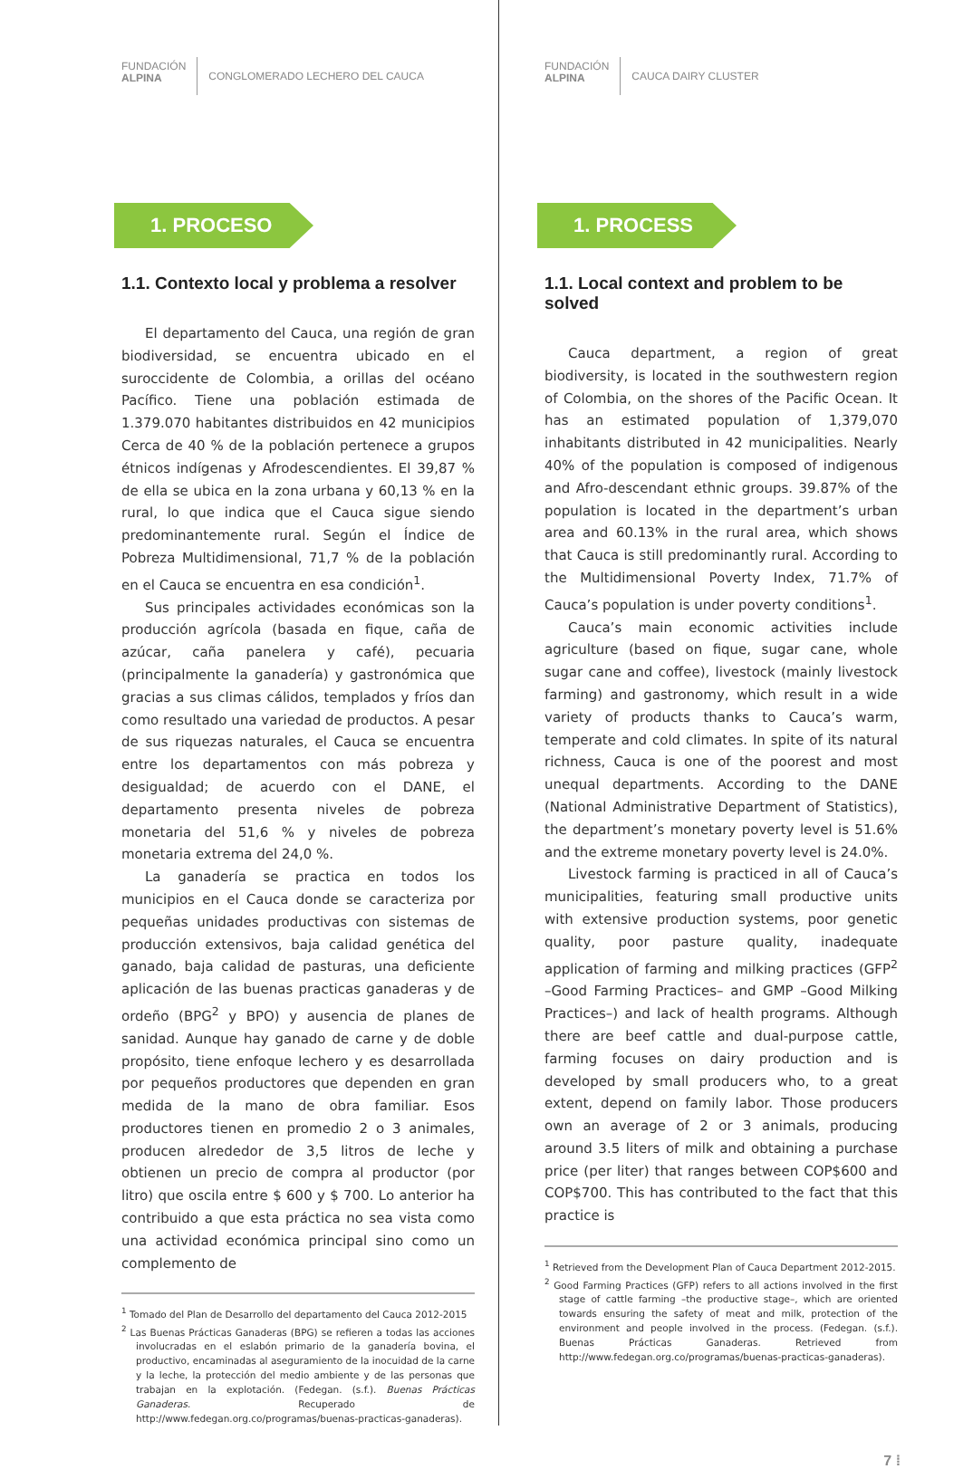FUNDACIÓN
ALPINA
CONGLOMERADO LECHERO DEL CAUCA
1. PROCESO
1.1. Contexto local y problema a resolver
El departamento del Cauca, una región de gran biodiversidad, se encuentra ubicado en el suroccidente de Colombia, a orillas del océano Pacífico. Tiene una población estimada de 1.379.070 habitantes distribuidos en 42 municipios Cerca de 40 % de la población pertenece a grupos étnicos indígenas y Afrodescendientes. El 39,87 % de ella se ubica en la zona urbana y 60,13 % en la rural, lo que indica que el Cauca sigue siendo predominantemente rural. Según el Índice de Pobreza Multidimensional, 71,7 % de la población en el Cauca se encuentra en esa condición<sup>1</sup>.
Sus principales actividades económicas son la producción agrícola (basada en fique, caña de azúcar, caña panelera y café), pecuaria (principalmente la ganadería) y gastronómica que gracias a sus climas cálidos, templados y fríos dan como resultado una variedad de productos. A pesar de sus riquezas naturales, el Cauca se encuentra entre los departamentos con más pobreza y desigualdad; de acuerdo con el DANE, el departamento presenta niveles de pobreza monetaria del 51,6 % y niveles de pobreza monetaria extrema del 24,0 %.
La ganadería se practica en todos los municipios en el Cauca donde se caracteriza por pequeñas unidades productivas con sistemas de producción extensivos, baja calidad genética del ganado, baja calidad de pasturas, una deficiente aplicación de las buenas practicas ganaderas y de ordeño (BPG<sup>2</sup> y BPO) y ausencia de planes de sanidad. Aunque hay ganado de carne y de doble propósito, tiene enfoque lechero y es desarrollada por pequeños productores que dependen en gran medida de la mano de obra familiar. Esos productores tienen en promedio 2 o 3 animales, producen alrededor de 3,5 litros de leche y obtienen un precio de compra al productor (por litro) que oscila entre $ 600 y $ 700. Lo anterior ha contribuido a que esta práctica no sea vista como una actividad económica principal sino como un complemento de
<sup>1</sup> Tomado del Plan de Desarrollo del departamento del Cauca 2012-2015
<sup>2</sup> Las Buenas Prácticas Ganaderas (BPG) se refieren a todas las acciones involucradas en el eslabón primario de la ganadería bovina, el productivo, encaminadas al aseguramiento de la inocuidad de la carne y la leche, la protección del medio ambiente y de las personas que trabajan en la explotación. (Fedegan. (s.f.). Buenas Prácticas Ganaderas. Recuperado de http://www.fedegan.org.co/programas/buenas-practicas-ganaderas).
FUNDACIÓN
ALPINA
CAUCA DAIRY CLUSTER
1. PROCESS
1.1. Local context and problem to be solved
Cauca department, a region of great biodiversity, is located in the southwestern region of Colombia, on the shores of the Pacific Ocean. It has an estimated population of 1,379,070 inhabitants distributed in 42 municipalities. Nearly 40% of the population is composed of indigenous and Afro-descendant ethnic groups. 39.87% of the population is located in the department’s urban area and 60.13% in the rural area, which shows that Cauca is still predominantly rural. According to the Multidimensional Poverty Index, 71.7% of Cauca’s population is under poverty conditions<sup>1</sup>.
Cauca’s main economic activities include agriculture (based on fique, sugar cane, whole sugar cane and coffee), livestock (mainly livestock farming) and gastronomy, which result in a wide variety of products thanks to Cauca’s warm, temperate and cold climates. In spite of its natural richness, Cauca is one of the poorest and most unequal departments. According to the DANE (National Administrative Department of Statistics), the department’s monetary poverty level is 51.6% and the extreme monetary poverty level is 24.0%.
Livestock farming is practiced in all of Cauca’s municipalities, featuring small productive units with extensive production systems, poor genetic quality, poor pasture quality, inadequate application of farming and milking practices (GFP<sup>2</sup> –Good Farming Practices– and GMP –Good Milking Practices–) and lack of health programs. Although there are beef cattle and dual-purpose cattle, farming focuses on dairy production and is developed by small producers who, to a great extent, depend on family labor. Those producers own an average of 2 or 3 animals, producing around 3.5 liters of milk and obtaining a purchase price (per liter) that ranges between COP$600 and COP$700. This has contributed to the fact that this practice is
<sup>1</sup> Retrieved from the Development Plan of Cauca Department 2012-2015.
<sup>2</sup> Good Farming Practices (GFP) refers to all actions involved in the first stage of cattle farming –the productive stage–, which are oriented towards ensuring the safety of meat and milk, protection of the environment and people involved in the process. (Fedegan. (s.f.). Buenas Prácticas Ganaderas. Retrieved from http://www.fedegan.org.co/programas/buenas-practicas-ganaderas).
7 ⁞